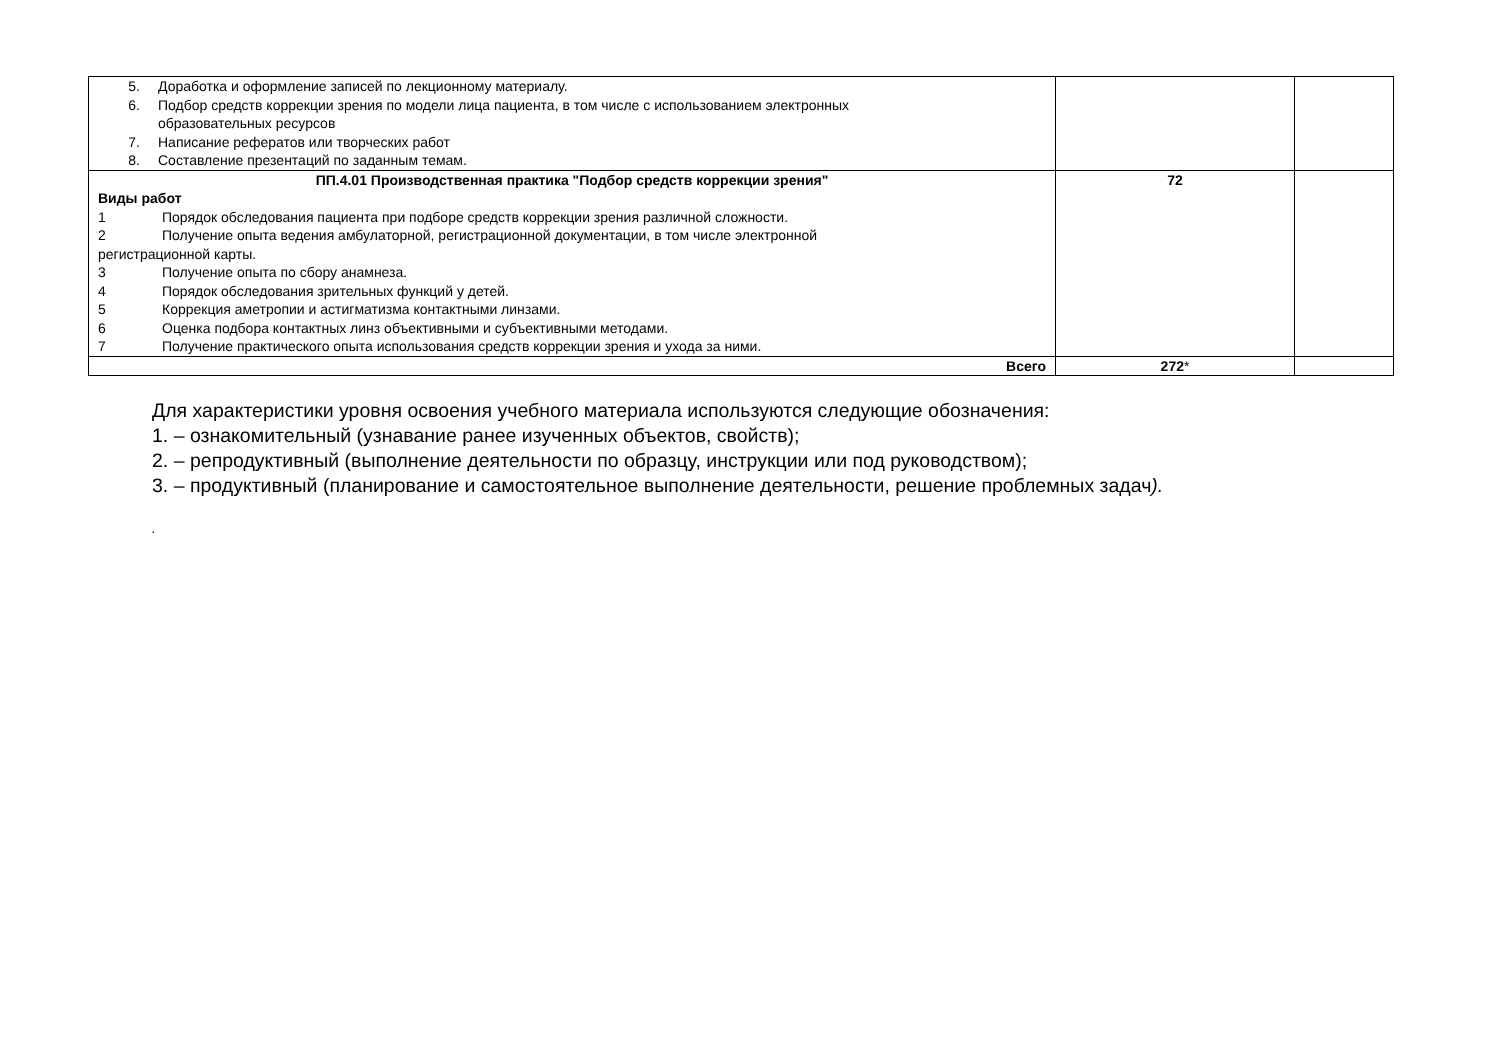| 5. Доработка и оформление записей по лекционному материалу. 6. Подбор средств коррекции зрения по модели лица пациента, в том числе с использованием электронных образовательных ресурсов 7. Написание рефератов или творческих работ 8. Составление презентаций по заданным темам. | | |
| ПП.4.01 Производственная практика "Подбор средств коррекции зрения" Виды работ 1 Порядок обследования пациента при подборе средств коррекции зрения различной сложности. 2 Получение опыта ведения амбулаторной, регистрационной документации, в том числе электронной регистрационной карты. 3 Получение опыта по сбору анамнеза. 4 Порядок обследования зрительных функций у детей. 5 Коррекция аметропии и астигматизма контактными линзами. 6 Оценка подбора контактных линз объективными и субъективными методами. 7 Получение практического опыта использования средств коррекции зрения и ухода за ними. | 72 | |
| Всего | 272 * | |
Для характеристики уровня освоения учебного материала используются следующие обозначения:
1. – ознакомительный (узнавание ранее изученных объектов, свойств);
2. – репродуктивный (выполнение деятельности по образцу, инструкции или под руководством);
3. – продуктивный (планирование и самостоятельное выполнение деятельности, решение проблемных задач).
.